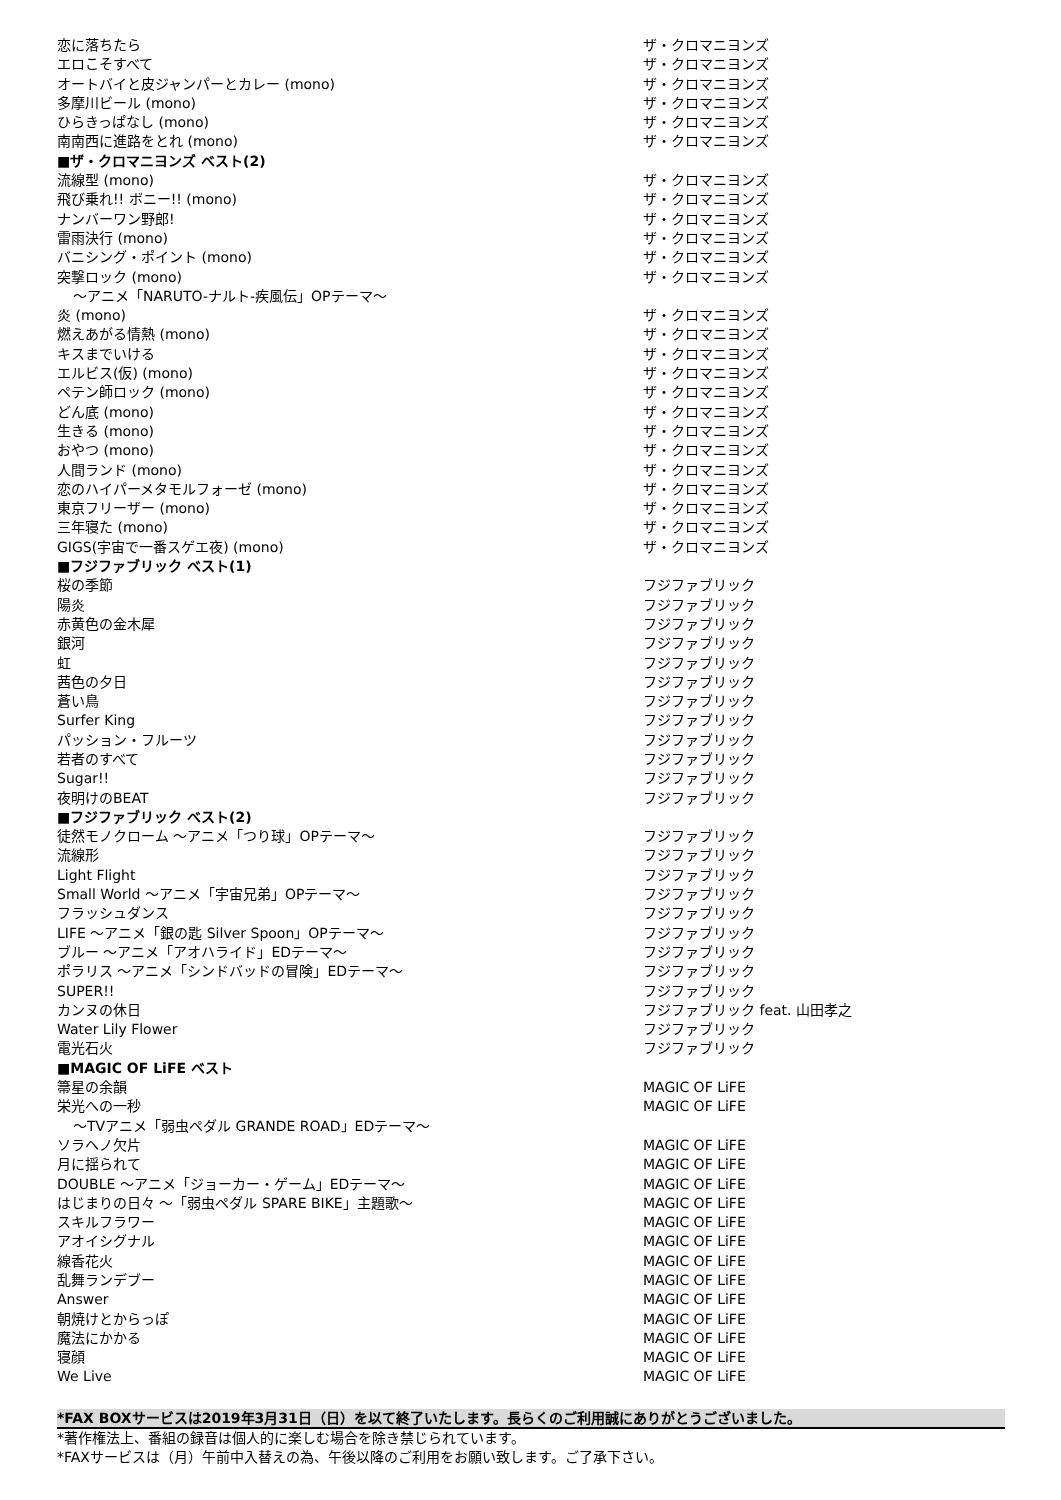| 恋に落ちたら | ザ・クロマニヨンズ |
| エロこそすべて | ザ・クロマニヨンズ |
| オートバイと皮ジャンパーとカレー (mono) | ザ・クロマニヨンズ |
| 多摩川ビール (mono) | ザ・クロマニヨンズ |
| ひらきっぱなし (mono) | ザ・クロマニヨンズ |
| 南南西に進路をとれ (mono) | ザ・クロマニヨンズ |
| ■ザ・クロマニヨンズ ベスト(2) | |
| 流線型 (mono) | ザ・クロマニヨンズ |
| 飛び乗れ!! ボニー!! (mono) | ザ・クロマニヨンズ |
| ナンバーワン野郎! | ザ・クロマニヨンズ |
| 雷雨決行 (mono) | ザ・クロマニヨンズ |
| バニシング・ポイント (mono) | ザ・クロマニヨンズ |
| 突撃ロック (mono) | ザ・クロマニヨンズ |
| ～アニメ「NARUTO-ナルト-疾風伝」OPテーマ～ | |
| 炎 (mono) | ザ・クロマニヨンズ |
| 燃えあがる情熱 (mono) | ザ・クロマニヨンズ |
| キスまでいける | ザ・クロマニヨンズ |
| エルビス(仮) (mono) | ザ・クロマニヨンズ |
| ペテン師ロック (mono) | ザ・クロマニヨンズ |
| どん底 (mono) | ザ・クロマニヨンズ |
| 生きる (mono) | ザ・クロマニヨンズ |
| おやつ (mono) | ザ・クロマニヨンズ |
| 人間ランド (mono) | ザ・クロマニヨンズ |
| 恋のハイパーメタモルフォーゼ (mono) | ザ・クロマニヨンズ |
| 東京フリーザー (mono) | ザ・クロマニヨンズ |
| 三年寝た (mono) | ザ・クロマニヨンズ |
| GIGS(宇宙で一番スゲエ夜) (mono) | ザ・クロマニヨンズ |
| ■フジファブリック ベスト(1) | |
| 桜の季節 | フジファブリック |
| 陽炎 | フジファブリック |
| 赤黄色の金木犀 | フジファブリック |
| 銀河 | フジファブリック |
| 虹 | フジファブリック |
| 茜色の夕日 | フジファブリック |
| 蒼い鳥 | フジファブリック |
| Surfer King | フジファブリック |
| パッション・フルーツ | フジファブリック |
| 若者のすべて | フジファブリック |
| Sugar!! | フジファブリック |
| 夜明けのBEAT | フジファブリック |
| ■フジファブリック ベスト(2) | |
| 徒然モノクローム ～アニメ「つり球」OPテーマ～ | フジファブリック |
| 流線形 | フジファブリック |
| Light Flight | フジファブリック |
| Small World ～アニメ「宇宙兄弟」OPテーマ～ | フジファブリック |
| フラッシュダンス | フジファブリック |
| LIFE ～アニメ「銀の匙 Silver Spoon」OPテーマ～ | フジファブリック |
| ブルー ～アニメ「アオハライド」EDテーマ～ | フジファブリック |
| ポラリス ～アニメ「シンドバッドの冒険」EDテーマ～ | フジファブリック |
| SUPER!! | フジファブリック |
| カンヌの休日 | フジファブリック feat. 山田孝之 |
| Water Lily Flower | フジファブリック |
| 電光石火 | フジファブリック |
| ■MAGIC OF LiFE ベスト | |
| 箒星の余韻 | MAGIC OF LiFE |
| 栄光への一秒 | MAGIC OF LiFE |
| ～TVアニメ「弱虫ペダル GRANDE ROAD」EDテーマ～ | |
| ソラヘノ欠片 | MAGIC OF LiFE |
| 月に揺られて | MAGIC OF LiFE |
| DOUBLE ～アニメ「ジョーカー・ゲーム」EDテーマ～ | MAGIC OF LiFE |
| はじまりの日々 ～「弱虫ペダル SPARE BIKE」主題歌～ | MAGIC OF LiFE |
| スキルフラワー | MAGIC OF LiFE |
| アオイシグナル | MAGIC OF LiFE |
| 線香花火 | MAGIC OF LiFE |
| 乱舞ランデブー | MAGIC OF LiFE |
| Answer | MAGIC OF LiFE |
| 朝焼けとからっぽ | MAGIC OF LiFE |
| 魔法にかかる | MAGIC OF LiFE |
| 寝顔 | MAGIC OF LiFE |
| We Live | MAGIC OF LiFE |
*FAX BOXサービスは2019年3月31日（日）を以て終了いたします。長らくのご利用誠にありがとうございました。
*著作権法上、番組の録音は個人的に楽しむ場合を除き禁じられています。
*FAXサービスは（月）午前中入替えの為、午後以降のご利用をお願い致します。ご了承下さい。